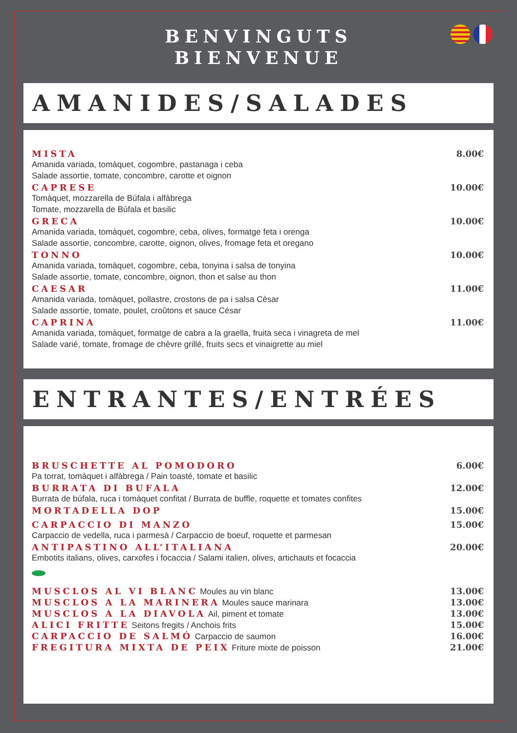BENVINGUTS
BIENVENUE
AMANIDES/SALADES
MISTA
Amanida variada, tomàquet, cogombre, pastanaga i ceba
Salade assortie, tomate, concombre, carotte et oignon
8.00€
CAPRESE
Tomàquet, mozzarella de Búfala i alfàbrega
Tomate, mozzarella de Búfala et basilic
10.00€
GRECA
Amanida variada, tomàquet, cogombre, ceba, olives, formatge feta i orenga
Salade assortie, concombre, carotte, oignon, olives, fromage feta et oregano
10.00€
TONNO
Amanida variada, tomàquet, cogombre, ceba, tonyina i salsa de tonyina
Salade assortie, tomate, concombre, oignon, thon et salse au thon
10.00€
CAESAR
Amanida variada, tomàquet, pollastre, crostons de pa i salsa Cèsar
Salade assortie, tomate, poulet, croûtons et sauce César
11.00€
CAPRINA
Amanida variada, tomàquet, formatge de cabra a la graella, fruita seca i vinagreta de mel
Salade varié, tomate, fromage de chèvre grillé, fruits secs et vinaigrette au miel
11.00€
ENTRANTES/ENTRÉES
BRUSCHETTE AL POMODORO
Pa torrat, tomàquet i alfàbrega / Pain toasté, tomate et basilic
6.00€
BURRATA DI BUFALA
Burrata de búfala, ruca i tomàquet confitat / Burrata de buffle, roquette et tomates confites
12.00€
MORTADELLA DOP 15.00€
CARPACCIO DI MANZO
Carpaccio de vedella, ruca i parmesà / Carpaccio de boeuf, roquette et parmesan
15.00€
ANTIPASTINO ALL’ITALIANA
Embotits italians, olives, carxofes i focaccia / Salami italien, olives, artichauts et focaccia
20.00€
MUSCLOS AL VI BLANC Moules au vin blanc
13.00€
MUSCLOS A LA MARINERA Moules sauce marinara
13.00€
MUSCLOS A LA DIAVOLA Ail, piment et tomate
13.00€
ALICI FRITTE Seitons fregits / Anchois frits
15.00€
CARPACCIO DE SALMÓ Carpaccio de saumon
16.00€
FREGITURA MIXTA DE PEIX Friture mixte de poisson
21.00€